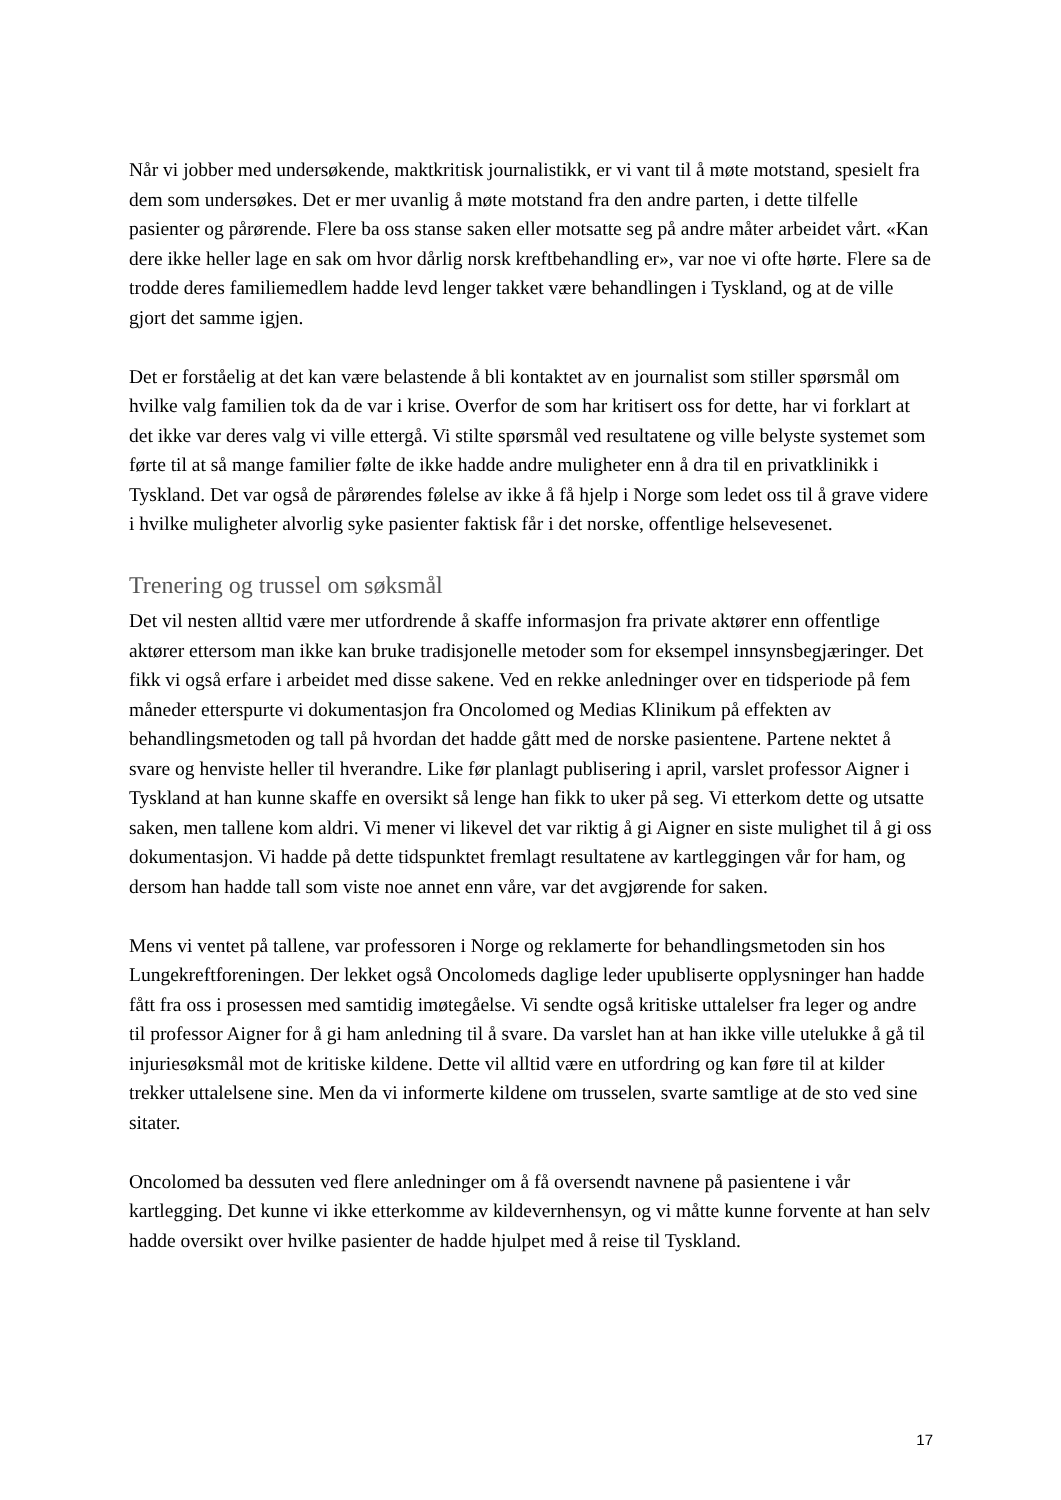Når vi jobber med undersøkende, maktkritisk journalistikk, er vi vant til å møte motstand, spesielt fra dem som undersøkes. Det er mer uvanlig å møte motstand fra den andre parten, i dette tilfelle pasienter og pårørende. Flere ba oss stanse saken eller motsatte seg på andre måter arbeidet vårt. «Kan dere ikke heller lage en sak om hvor dårlig norsk kreftbehandling er», var noe vi ofte hørte. Flere sa de trodde deres familiemedlem hadde levd lenger takket være behandlingen i Tyskland, og at de ville gjort det samme igjen.
Det er forståelig at det kan være belastende å bli kontaktet av en journalist som stiller spørsmål om hvilke valg familien tok da de var i krise. Overfor de som har kritisert oss for dette, har vi forklart at det ikke var deres valg vi ville ettergå. Vi stilte spørsmål ved resultatene og ville belyste systemet som førte til at så mange familier følte de ikke hadde andre muligheter enn å dra til en privatklinikk i Tyskland. Det var også de pårørendes følelse av ikke å få hjelp i Norge som ledet oss til å grave videre i hvilke muligheter alvorlig syke pasienter faktisk får i det norske, offentlige helsevesenet.
Trenering og trussel om søksmål
Det vil nesten alltid være mer utfordrende å skaffe informasjon fra private aktører enn offentlige aktører ettersom man ikke kan bruke tradisjonelle metoder som for eksempel innsynsbegjæringer. Det fikk vi også erfare i arbeidet med disse sakene. Ved en rekke anledninger over en tidsperiode på fem måneder etterspurte vi dokumentasjon fra Oncolomed og Medias Klinikum på effekten av behandlingsmetoden og tall på hvordan det hadde gått med de norske pasientene. Partene nektet å svare og henviste heller til hverandre. Like før planlagt publisering i april, varslet professor Aigner i Tyskland at han kunne skaffe en oversikt så lenge han fikk to uker på seg. Vi etterkom dette og utsatte saken, men tallene kom aldri. Vi mener vi likevel det var riktig å gi Aigner en siste mulighet til å gi oss dokumentasjon. Vi hadde på dette tidspunktet fremlagt resultatene av kartleggingen vår for ham, og dersom han hadde tall som viste noe annet enn våre, var det avgjørende for saken.
Mens vi ventet på tallene, var professoren i Norge og reklamerte for behandlingsmetoden sin hos Lungekreftforeningen. Der lekket også Oncolomeds daglige leder upubliserte opplysninger han hadde fått fra oss i prosessen med samtidig imøtegåelse. Vi sendte også kritiske uttalelser fra leger og andre til professor Aigner for å gi ham anledning til å svare. Da varslet han at han ikke ville utelukke å gå til injuriesøksmål mot de kritiske kildene. Dette vil alltid være en utfordring og kan føre til at kilder trekker uttalelsene sine. Men da vi informerte kildene om trusselen, svarte samtlige at de sto ved sine sitater.
Oncolomed ba dessuten ved flere anledninger om å få oversendt navnene på pasientene i vår kartlegging. Det kunne vi ikke etterkomme av kildevernhensyn, og vi måtte kunne forvente at han selv hadde oversikt over hvilke pasienter de hadde hjulpet med å reise til Tyskland.
17